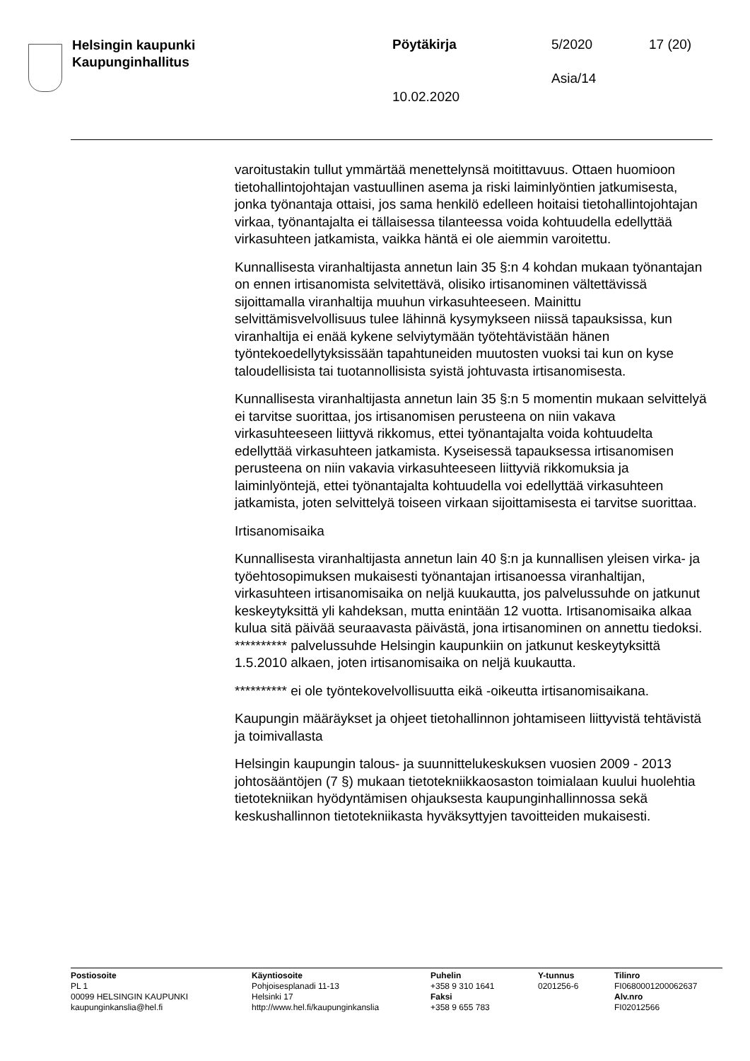Helsingin kaupunki
Kaupunginhallitus
Pöytäkirja 5/2020 17 (20)
Asia/14
10.02.2020
varoitustakin tullut ymmärtää menettelynsä moitittavuus. Ottaen huomioon tietohallintojohtajan vastuullinen asema ja riski laiminlyöntien jatkumisesta, jonka työnantaja ottaisi, jos sama henkilö edelleen hoitaisi tietohallintojohtajan virkaa, työnantajalta ei tällaisessa tilanteessa voida kohtuudella edellyttää virkasuhteen jatkamista, vaikka häntä ei ole aiemmin varoitettu.
Kunnallisesta viranhaltijasta annetun lain 35 §:n 4 kohdan mukaan työnantajan on ennen irtisanomista selvitettävä, olisiko irtisanominen vältettävissä sijoittamalla viranhaltija muuhun virkasuhteeseen. Mainittu selvittämisvelvollisuus tulee lähinnä kysymykseen niissä tapauksissa, kun viranhaltija ei enää kykene selviytymään työtehtävistään hänen työntekoedellytyksissään tapahtuneiden muutosten vuoksi tai kun on kyse taloudellisista tai tuotannollisista syistä johtuvasta irtisanomisesta.
Kunnallisesta viranhaltijasta annetun lain 35 §:n 5 momentin mukaan selvittelyä ei tarvitse suorittaa, jos irtisanomisen perusteena on niin vakava virkasuhteeseen liittyvä rikkomus, ettei työnantajalta voida kohtuudelta edellyttää virkasuhteen jatkamista. Kyseisessä tapauksessa irtisanomisen perusteena on niin vakavia virkasuhteeseen liittyviä rikkomuksia ja laiminlyöntejä, ettei työnantajalta kohtuudella voi edellyttää virkasuhteen jatkamista, joten selvittelyä toiseen virkaan sijoittamisesta ei tarvitse suorittaa.
Irtisanomisaika
Kunnallisesta viranhaltijasta annetun lain 40 §:n ja kunnallisen yleisen virka- ja työehtosopimuksen mukaisesti työnantajan irtisanoessa viranhaltijan, virkasuhteen irtisanomisaika on neljä kuukautta, jos palvelussuhde on jatkunut keskeytyksittä yli kahdeksan, mutta enintään 12 vuotta. Irtisanomisaika alkaa kulua sitä päivää seuraavasta päivästä, jona irtisanominen on annettu tiedoksi. ********** palvelussuhde Helsingin kaupunkiin on jatkunut keskeytyksittä 1.5.2010 alkaen, joten irtisanomisaika on neljä kuukautta.
********** ei ole työntekovelvollisuutta eikä -oikeutta irtisanomisaikana.
Kaupungin määräykset ja ohjeet tietohallinnon johtamiseen liittyvistä tehtävistä ja toimivallasta
Helsingin kaupungin talous- ja suunnittelukeskuksen vuosien 2009 - 2013 johtosääntöjen (7 §) mukaan tietotekniikkaosaston toimialaan kuului huolehtia tietotekniikan hyödyntämisen ohjauksesta kaupunginhallinnossa sekä keskushallinnon tietotekniikasta hyväksyttyjen tavoitteiden mukaisesti.
Postiosoite
PL 1
00099 HELSINGIN KAUPUNKI
kaupunginkanslia@hel.fi
Käyntiosoite
Pohjoisesplanadi 11-13
Helsinki 17
http://www.hel.fi/kaupunginkanslia
Puhelin
+358 9 310 1641
Faksi
+358 9 655 783
Y-tunnus
0201256-6
Tilinro
FI0680001200062637
Alv.nro
FI02012566